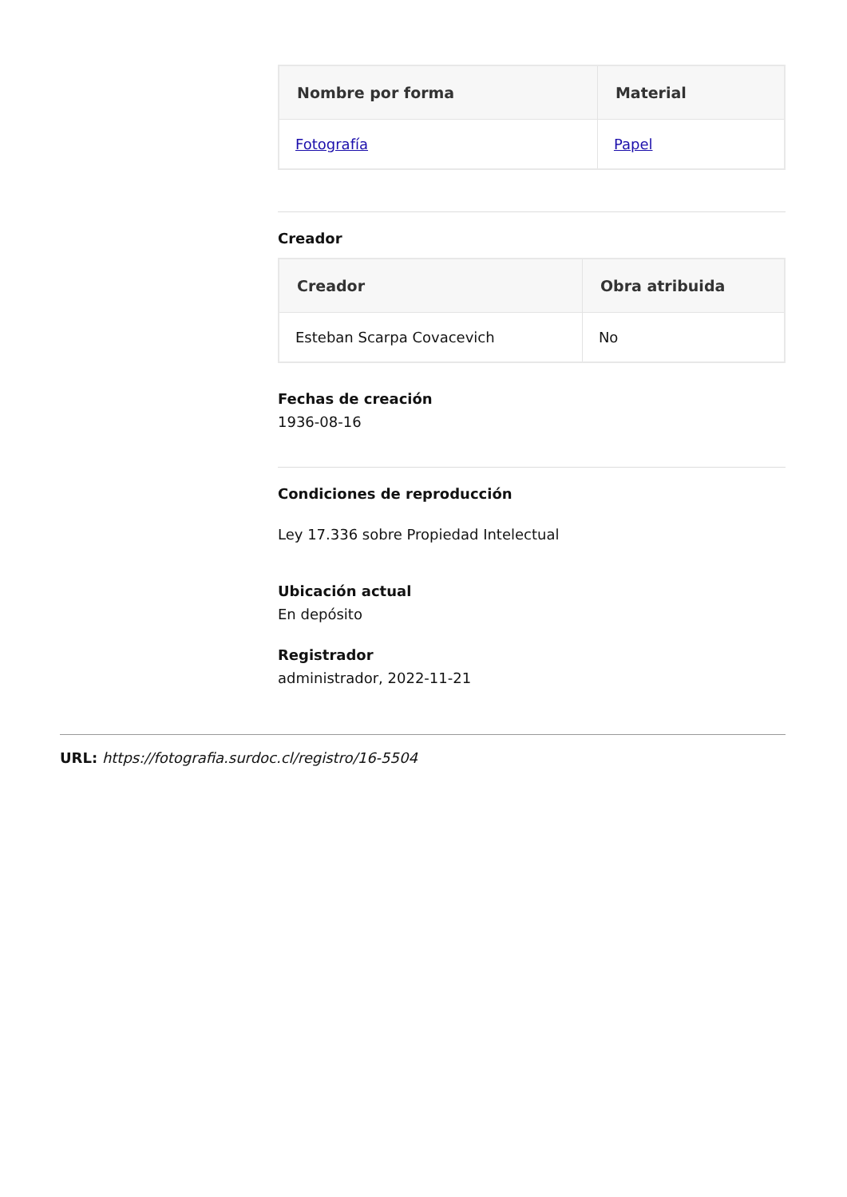| Nombre por forma | Material |
| --- | --- |
| Fotografía | Papel |
Creador
| Creador | Obra atribuida |
| --- | --- |
| Esteban Scarpa Covacevich | No |
Fechas de creación
1936-08-16
Condiciones de reproducción
Ley 17.336 sobre Propiedad Intelectual
Ubicación actual
En depósito
Registrador
administrador, 2022-11-21
URL: https://fotografia.surdoc.cl/registro/16-5504